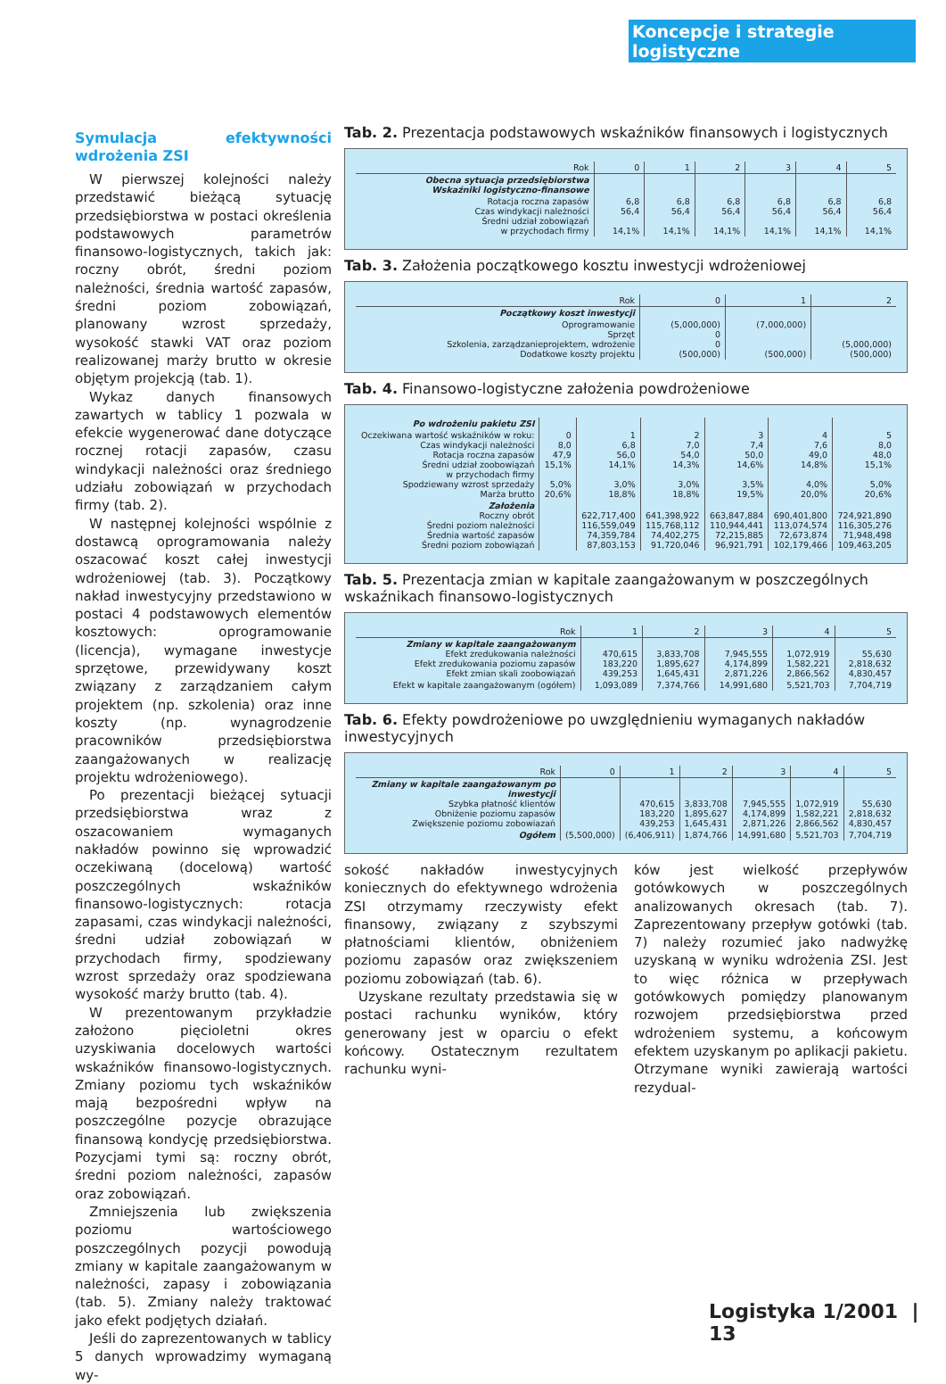Koncepcje i strategie logistyczne
Symulacja efektywności wdrożenia ZSI
W pierwszej kolejności należy przedstawić bieżącą sytuację przedsiębiorstwa w postaci określenia podstawowych parametrów finansowo-logistycznych, takich jak: roczny obrót, średni poziom należności, średnia wartość zapasów, średni poziom zobowiązań, planowany wzrost sprzedaży, wysokość stawki VAT oraz poziom realizowanej marży brutto w okresie objętym projekcją (tab. 1).
Wykaz danych finansowych zawartych w tablicy 1 pozwala w efekcie wygenerować dane dotyczące rocznej rotacji zapasów, czasu windykacji należności oraz średniego udziału zobowiązań w przychodach firmy (tab. 2).
W następnej kolejności wspólnie z dostawcą oprogramowania należy oszacować koszt całej inwestycji wdrożeniowej (tab. 3). Początkowy nakład inwestycyjny przedstawiono w postaci 4 podstawowych elementów kosztowych: oprogramowanie (licencja), wymagane inwestycje sprzętowe, przewidywany koszt związany z zarządzaniem całym projektem (np. szkolenia) oraz inne koszty (np. wynagrodzenie pracowników przedsiębiorstwa zaangażowanych w realizację projektu wdrożeniowego).
Po prezentacji bieżącej sytuacji przedsiębiorstwa wraz z oszacowaniem wymaganych nakładów powinno się wprowadzić oczekiwaną (docelową) wartość poszczególnych wskaźników finansowo-logistycznych: rotacja zapasami, czas windykacji należności, średni udział zobowiązań w przychodach firmy, spodziewany wzrost sprzedaży oraz spodziewana wysokość marży brutto (tab. 4).
W prezentowanym przykładzie założono pięcioletni okres uzyskiwania docelowych wartości wskaźników finansowo-logistycznych. Zmiany poziomu tych wskaźników mają bezpośredni wpływ na poszczególne pozycje obrazujące finansową kondycję przedsiębiorstwa. Pozycjami tymi są: roczny obrót, średni poziom należności, zapasów oraz zobowiązań.
Zmniejszenia lub zwiększenia poziomu wartościowego poszczególnych pozycji powodują zmiany w kapitale zaangażowanym w należności, zapasy i zobowiązania (tab. 5). Zmiany należy traktować jako efekt podjętych działań.
Jeśli do zaprezentowanych w tablicy 5 danych wprowadzimy wymaganą wy-
Tab. 2. Prezentacja podstawowych wskaźników finansowych i logistycznych
| Rok | 0 | 1 | 2 | 3 | 4 | 5 |
| --- | --- | --- | --- | --- | --- | --- |
| Obecna sytuacja przedsiębiorstwa Wskaźniki logistyczno-finansowe | | | | | | |
| Rotacja roczna zapasów Czas windykacji należności Średni udział zobowiązań w przychodach firmy | 6,8 56,4 14,1% | 6,8 56,4 14,1% | 6,8 56,4 14,1% | 6,8 56,4 14,1% | 6,8 56,4 14,1% | 6,8 56,4 14,1% |
Tab. 3. Założenia początkowego kosztu inwestycji wdrożeniowej
| Rok | 0 | 1 | 2 |
| --- | --- | --- | --- |
| Początkowy koszt inwestycji | | | |
| Oprogramowanie Sprzęt Szkolenia, zarządzanieprojektem, wdrożenie Dodatkowe koszty projektu | (5,000,000) 0 0 (500,000) | (7,000,000) (500,000) | (5,000,000) (500,000) |
Tab. 4. Finansowo-logistyczne założenia powdrożeniowe
| Po wdrożeniu pakietu ZSI | | | | | | |
| Oczekiwana wartość wskaźników w roku: Czas windykacji należności Rotacja roczna zapasów Średni udział zoobowiązań w przychodach firmy Spodziewany wzrost sprzedaży Marża brutto | 0 8,0 47,9 15,1% 5,0% 20,6% | 1 6,8 56,0 14,1% 3,0% 18,8% | 2 7,0 54,0 14,3% 3,0% 18,8% | 3 7,4 50,0 14,6% 3,5% 19,5% | 4 7,6 49,0 14,8% 4,0% 20,0% | 5 8,0 48,0 15,1% 5,0% 20,6% |
| Założenia Roczny obrót Średni poziom należności Średnia wartość zapasów Średni poziom zobowiązań | | 622,717,400 116,559,049 74,359,784 87,803,153 | 641,398,922 115,768,112 74,402,275 91,720,046 | 663,847,884 110,944,441 72,215,885 96,921,791 | 690,401,800 113,074,574 72,673,874 102,179,466 | 724,921,890 116,305,276 71,948,498 109,463,205 |
Tab. 5. Prezentacja zmian w kapitale zaangażowanym w poszczególnych wskaźnikach finansowo-logistycznych
| Rok | 1 | 2 | 3 | 4 | 5 |
| --- | --- | --- | --- | --- | --- |
| Zmiany w kapitale zaangażowanym Efekt zredukowania należności Efekt zredukowania poziomu zapasów Efekt zmian skali zoobowiązań | 470,615 183,220 439,253 | 3,833,708 1,895,627 1,645,431 | 7,945,555 4,174,899 2,871,226 | 1,072,919 1,582,221 2,866,562 | 55,630 2,818,632 4,830,457 |
| Efekt w kapitale zaangażowanym (ogółem) | 1,093,089 | 7,374,766 | 14,991,680 | 5,521,703 | 7,704,719 |
Tab. 6. Efekty powdrożeniowe po uwzględnieniu wymaganych nakładów inwestycyjnych
| Rok | 0 | 1 | 2 | 3 | 4 | 5 |
| --- | --- | --- | --- | --- | --- | --- |
| Zmiany w kapitale zaangażowanym po inwestycji Szybka płatność klientów Obniżenie poziomu zapasów Zwiększenie poziomu zobowiazań | | 470,615 183,220 439,253 | 3,833,708 1,895,627 1,645,431 | 7,945,555 4,174,899 2,871,226 | 1,072,919 1,582,221 2,866,562 | 55,630 2,818,632 4,830,457 |
| Ogółem | (5,500,000) | (6,406,911) | 1,874,766 | 14,991,680 | 5,521,703 | 7,704,719 |
sokość nakładów inwestycyjnych koniecznych do efektywnego wdrożenia ZSI otrzymamy rzeczywisty efekt finansowy, związany z szybszymi płatnościami klientów, obniżeniem poziomu zapasów oraz zwiększeniem poziomu zobowiązań (tab. 6).
Uzyskane rezultaty przedstawia się w postaci rachunku wyników, który generowany jest w oparciu o efekt końcowy. Ostatecznym rezultatem rachunku wyni-
ków jest wielkość przepływów gotówkowych w poszczególnych analizowanych okresach (tab. 7). Zaprezentowany przepływ gotówki (tab. 7) należy rozumieć jako nadwyżkę uzyskaną w wyniku wdrożenia ZSI. Jest to więc różnica w przepływach gotówkowych pomiędzy planowanym rozwojem przedsiębiorstwa przed wdrożeniem systemu, a końcowym efektem uzyskanym po aplikacji pakietu. Otrzymane wyniki zawierają wartości rezydual-
Logistyka 1/2001 | 13